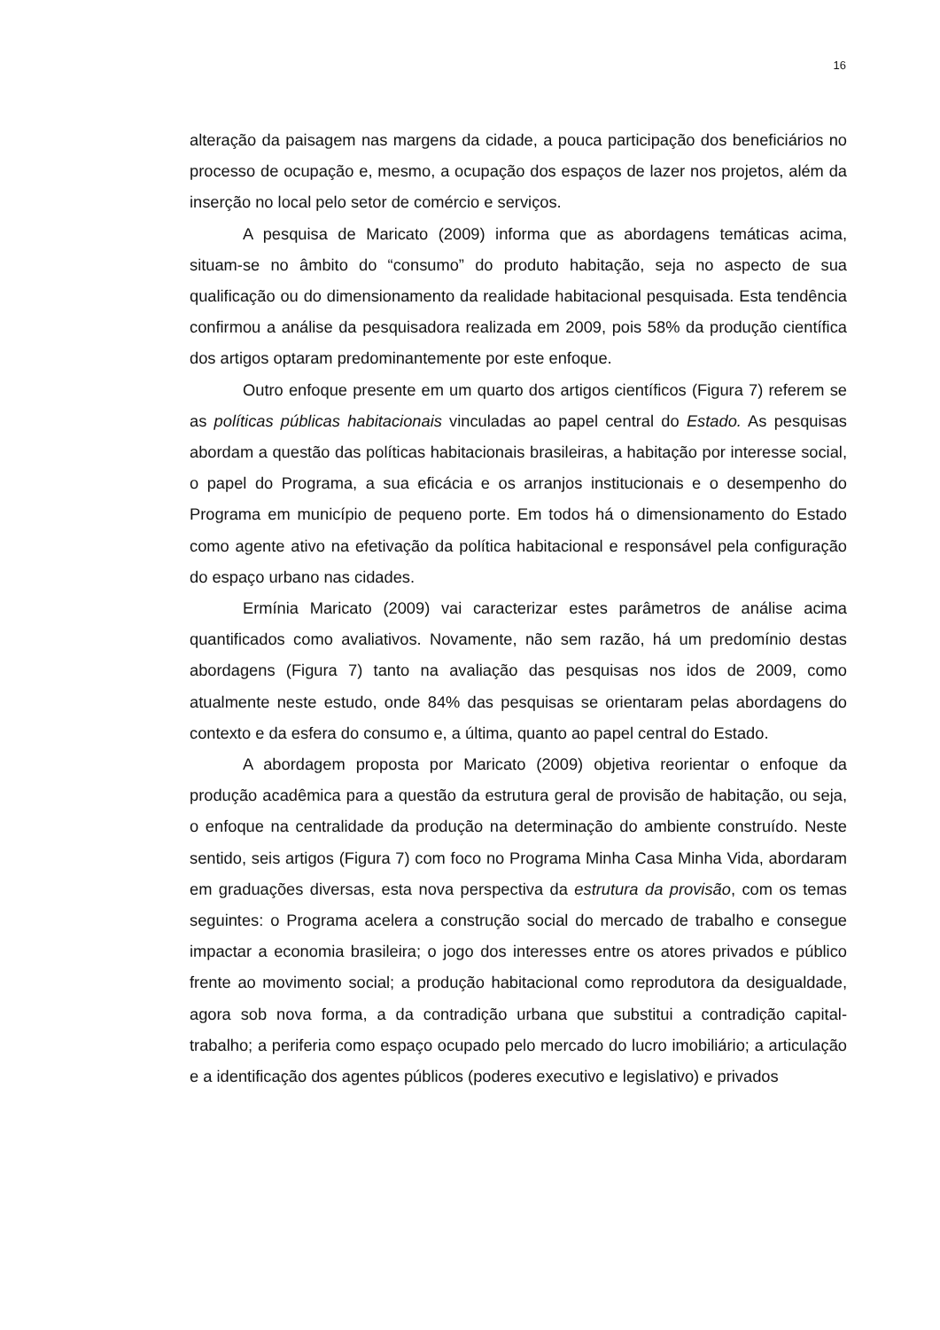16
alteração da paisagem nas margens da cidade, a pouca participação dos beneficiários no processo de ocupação e, mesmo, a ocupação dos espaços de lazer nos projetos, além da inserção no local pelo setor de comércio e serviços.
A pesquisa de Maricato (2009) informa que as abordagens temáticas acima, situam-se no âmbito do “consumo” do produto habitação, seja no aspecto de sua qualificação ou do dimensionamento da realidade habitacional pesquisada. Esta tendência confirmou a análise da pesquisadora realizada em 2009, pois 58% da produção científica dos artigos optaram predominantemente por este enfoque.
Outro enfoque presente em um quarto dos artigos científicos (Figura 7) referem se as políticas públicas habitacionais vinculadas ao papel central do Estado. As pesquisas abordam a questão das políticas habitacionais brasileiras, a habitação por interesse social, o papel do Programa, a sua eficácia e os arranjos institucionais e o desempenho do Programa em município de pequeno porte. Em todos há o dimensionamento do Estado como agente ativo na efetivação da política habitacional e responsável pela configuração do espaço urbano nas cidades.
Ermínia Maricato (2009) vai caracterizar estes parâmetros de análise acima quantificados como avaliativos. Novamente, não sem razão, há um predomínio destas abordagens (Figura 7) tanto na avaliação das pesquisas nos idos de 2009, como atualmente neste estudo, onde 84% das pesquisas se orientaram pelas abordagens do contexto e da esfera do consumo e, a última, quanto ao papel central do Estado.
A abordagem proposta por Maricato (2009) objetiva reorientar o enfoque da produção acadêmica para a questão da estrutura geral de provisão de habitação, ou seja, o enfoque na centralidade da produção na determinação do ambiente construído. Neste sentido, seis artigos (Figura 7) com foco no Programa Minha Casa Minha Vida, abordaram em graduações diversas, esta nova perspectiva da estrutura da provisão, com os temas seguintes: o Programa acelera a construção social do mercado de trabalho e consegue impactar a economia brasileira; o jogo dos interesses entre os atores privados e público frente ao movimento social; a produção habitacional como reprodutora da desigualdade, agora sob nova forma, a da contradição urbana que substitui a contradição capital-trabalho; a periferia como espaço ocupado pelo mercado do lucro imobiliário; a articulação e a identificação dos agentes públicos (poderes executivo e legislativo) e privados